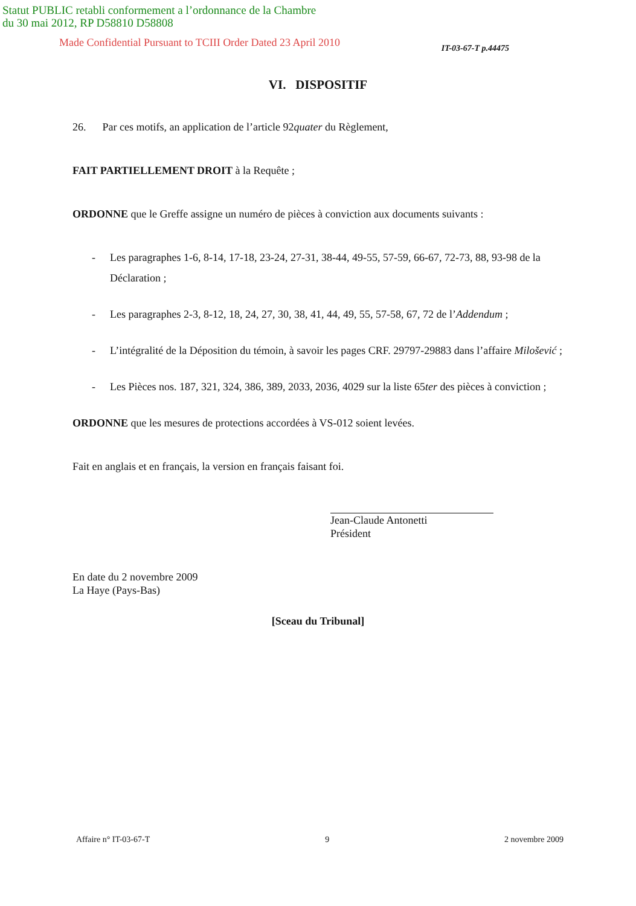Statut PUBLIC retabli conformement a l’ordonnance de la Chambre
du 30 mai 2012, RP D58810 D58808
Made Confidential Pursuant to TCIII Order Dated 23 April 2010 IT-03-67-T p.44475
VI. DISPOSITIF
26. Par ces motifs, an application de l’article 92quater du Règlement,
FAIT PARTIELLEMENT DROIT à la Requête ;
ORDONNE que le Greffe assigne un numéro de pièces à conviction aux documents suivants :
- Les paragraphes 1-6, 8-14, 17-18, 23-24, 27-31, 38-44, 49-55, 57-59, 66-67, 72-73, 88, 93-98 de la Déclaration ;
- Les paragraphes 2-3, 8-12, 18, 24, 27, 30, 38, 41, 44, 49, 55, 57-58, 67, 72 de l’Addendum ;
- L’intégralité de la Déposition du témoin, à savoir les pages CRF. 29797-29883 dans l’affaire Milošević ;
- Les Pièces nos. 187, 321, 324, 386, 389, 2033, 2036, 4029 sur la liste 65ter des pièces à conviction ;
ORDONNE que les mesures de protections accordées à VS-012 soient levées.
Fait en anglais et en français, la version en français faisant foi.
Jean-Claude Antonetti
Président
En date du 2 novembre 2009
La Haye (Pays-Bas)
[Sceau du Tribunal]
Affaire n° IT-03-67-T 9 2 novembre 2009